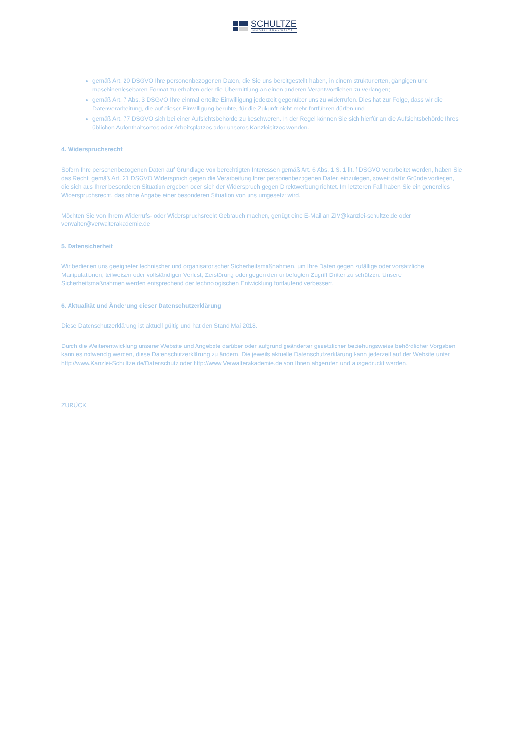SCHULTZE
IMMOBILIENANWÄLTE
gemäß Art. 20 DSGVO Ihre personenbezogenen Daten, die Sie uns bereitgestellt haben, in einem strukturierten, gängigen und maschinenlesebaren Format zu erhalten oder die Übermittlung an einen anderen Verantwortlichen zu verlangen;
gemäß Art. 7 Abs. 3 DSGVO Ihre einmal erteilte Einwilligung jederzeit gegenüber uns zu widerrufen. Dies hat zur Folge, dass wir die Datenverarbeitung, die auf dieser Einwilligung beruhte, für die Zukunft nicht mehr fortführen dürfen und
gemäß Art. 77 DSGVO sich bei einer Aufsichtsbehörde zu beschweren. In der Regel können Sie sich hierfür an die Aufsichtsbehörde Ihres üblichen Aufenthaltsortes oder Arbeitsplatzes oder unseres Kanzleisitzes wenden.
4. Widerspruchsrecht
Sofern Ihre personenbezogenen Daten auf Grundlage von berechtigten Interessen gemäß Art. 6 Abs. 1 S. 1 lit. f DSGVO verarbeitet werden, haben Sie das Recht, gemäß Art. 21 DSGVO Widerspruch gegen die Verarbeitung Ihrer personenbezogenen Daten einzulegen, soweit dafür Gründe vorliegen, die sich aus Ihrer besonderen Situation ergeben oder sich der Widerspruch gegen Direktwerbung richtet. Im letzteren Fall haben Sie ein generelles Widerspruchsrecht, das ohne Angabe einer besonderen Situation von uns umgesetzt wird.
Möchten Sie von Ihrem Widerrufs- oder Widerspruchsrecht Gebrauch machen, genügt eine E-Mail an ZIV@kanzlei-schultze.de oder verwalter@verwalterakademie.de
5. Datensicherheit
Wir bedienen uns geeigneter technischer und organisatorischer Sicherheitsmaßnahmen, um Ihre Daten gegen zufällige oder vorsätzliche Manipulationen, teilweisen oder vollständigen Verlust, Zerstörung oder gegen den unbefugten Zugriff Dritter zu schützen. Unsere Sicherheitsmaßnahmen werden entsprechend der technologischen Entwicklung fortlaufend verbessert.
6. Aktualität und Änderung dieser Datenschutzerklärung
Diese Datenschutzerklärung ist aktuell gültig und hat den Stand Mai 2018.
Durch die Weiterentwicklung unserer Website und Angebote darüber oder aufgrund geänderter gesetzlicher beziehungsweise behördlicher Vorgaben kann es notwendig werden, diese Datenschutzerklärung zu ändern. Die jeweils aktuelle Datenschutzerklärung kann jederzeit auf der Website unter http://www.Kanzlei-Schultze.de/Datenschutz oder http://www.Verwalterakademie.de von Ihnen abgerufen und ausgedruckt werden.
ZURÜCK